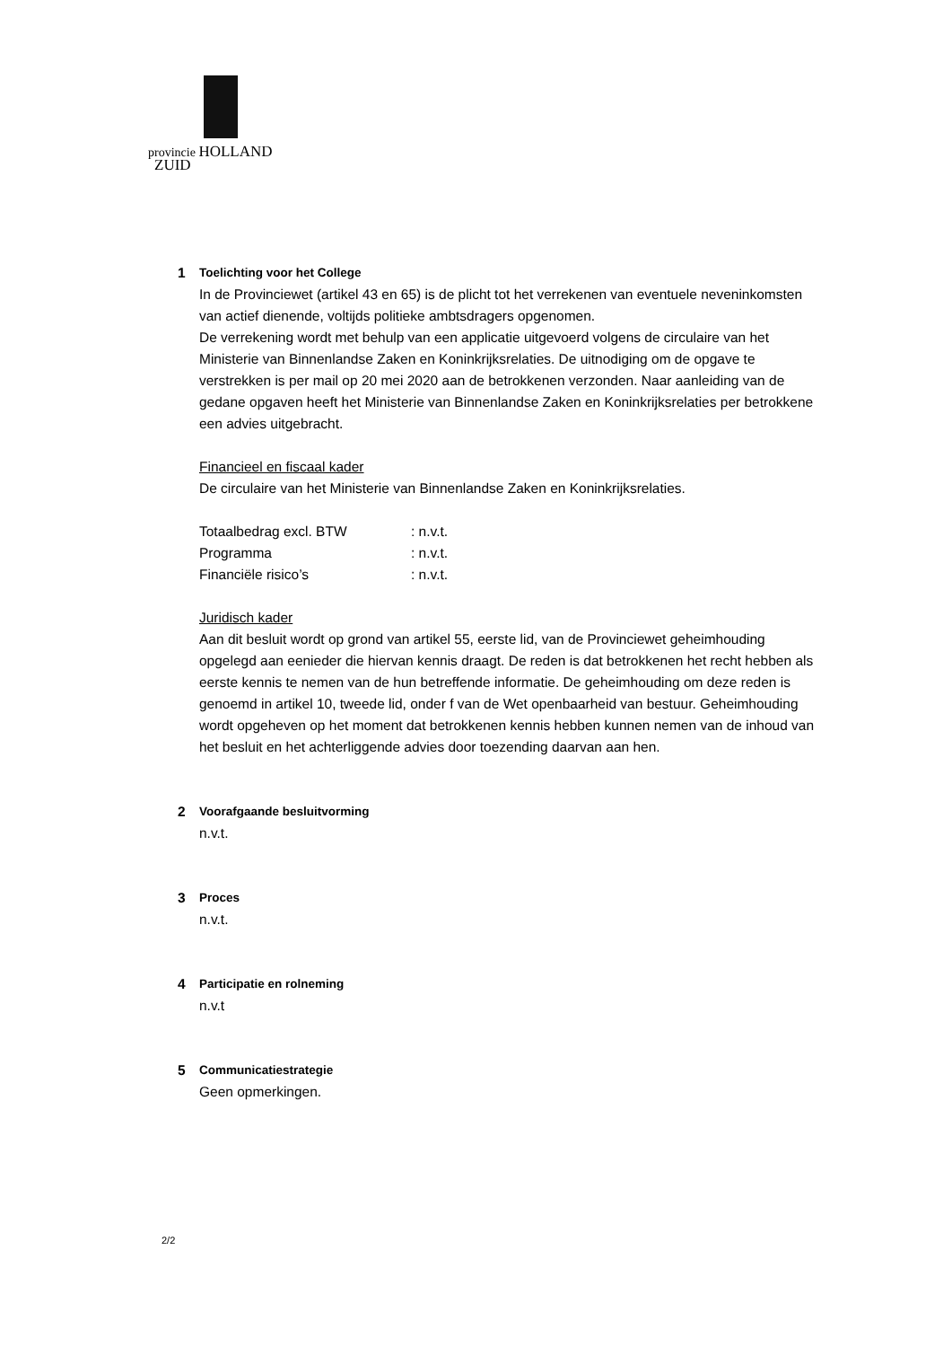provincie HOLLAND
ZUID
1 Toelichting voor het College
In de Provinciewet (artikel 43 en 65) is de plicht tot het verrekenen van eventuele neveninkomsten van actief dienende, voltijds politieke ambtsdragers opgenomen.
De verrekening wordt met behulp van een applicatie uitgevoerd volgens de circulaire van het Ministerie van Binnenlandse Zaken en Koninkrijksrelaties. De uitnodiging om de opgave te verstrekken is per mail op 20 mei 2020 aan de betrokkenen verzonden. Naar aanleiding van de gedane opgaven heeft het Ministerie van Binnenlandse Zaken en Koninkrijksrelaties per betrokkene een advies uitgebracht.
Financieel en fiscaal kader
De circulaire van het Ministerie van Binnenlandse Zaken en Koninkrijksrelaties.
| Totaalbedrag excl. BTW | : n.v.t. |
| Programma | : n.v.t. |
| Financiële risico’s | : n.v.t. |
Juridisch kader
Aan dit besluit wordt op grond van artikel 55, eerste lid, van de Provinciewet geheimhouding opgelegd aan eenieder die hiervan kennis draagt. De reden is dat betrokkenen het recht hebben als eerste kennis te nemen van de hun betreffende informatie. De geheimhouding om deze reden is genoemd in artikel 10, tweede lid, onder f van de Wet openbaarheid van bestuur. Geheimhouding wordt opgeheven op het moment dat betrokkenen kennis hebben kunnen nemen van de inhoud van het besluit en het achterliggende advies door toezending daarvan aan hen.
2 Voorafgaande besluitvorming
n.v.t.
3 Proces
n.v.t.
4 Participatie en rolneming
n.v.t
5 Communicatiestrategie
Geen opmerkingen.
2/2